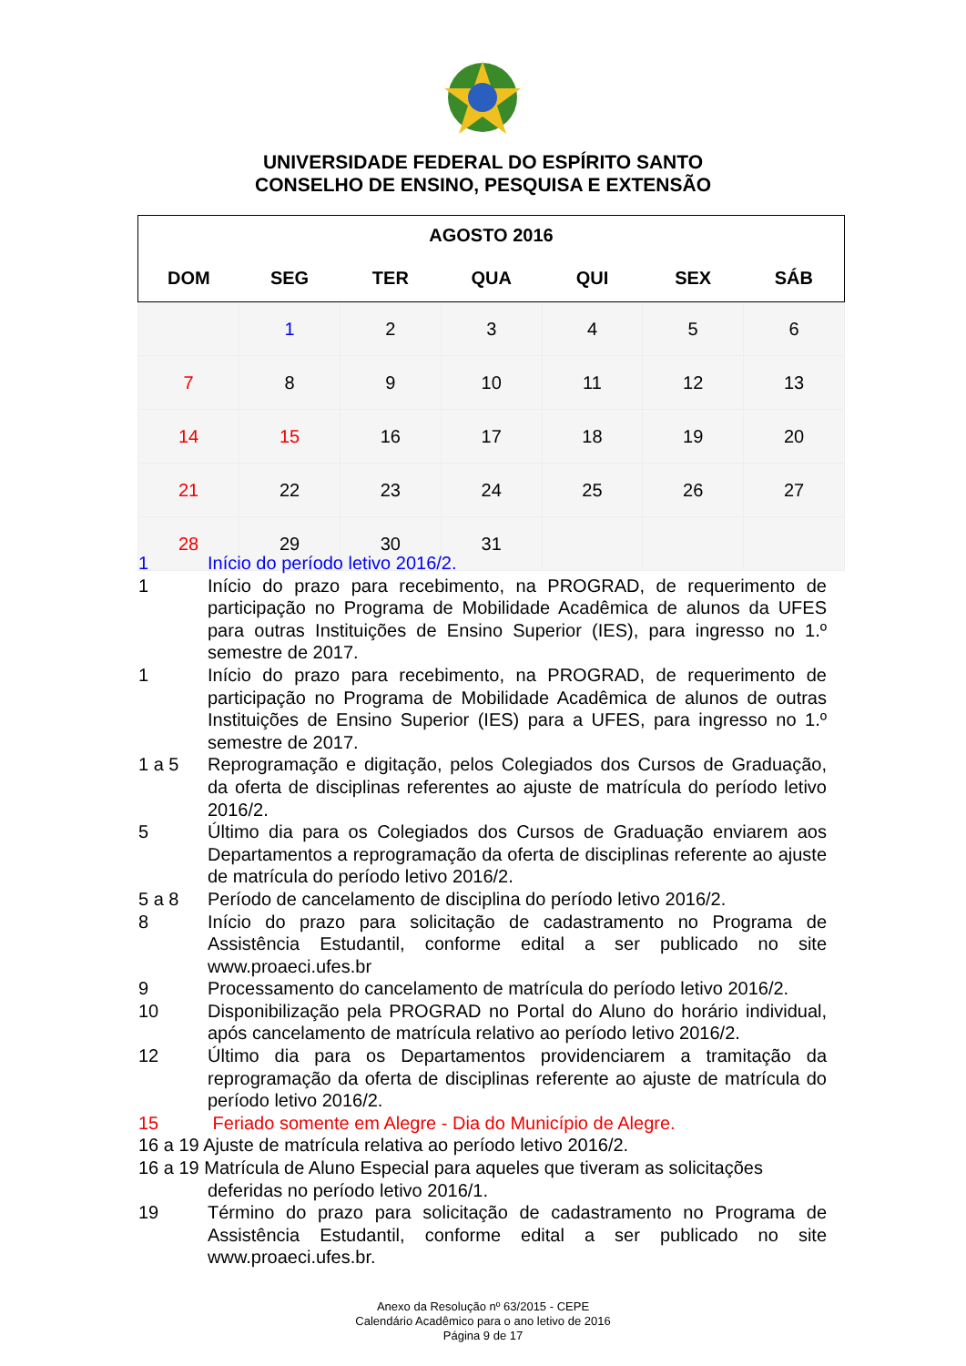UNIVERSIDADE FEDERAL DO ESPÍRITO SANTO
CONSELHO DE ENSINO, PESQUISA E EXTENSÃO
| AGOSTO 2016 | | | | | | |
| --- | --- | --- | --- | --- | --- | --- |
| DOM | SEG | TER | QUA | QUI | SEX | SÁB |
| | 1 | 2 | 3 | 4 | 5 | 6 |
| 7 | 8 | 9 | 10 | 11 | 12 | 13 |
| 14 | 15 | 16 | 17 | 18 | 19 | 20 |
| 21 | 22 | 23 | 24 | 25 | 26 | 27 |
| 28 | 29 | 30 | 31 | | | |
1 Início do período letivo 2016/2.
1 Início do prazo para recebimento, na PROGRAD, de requerimento de participação no Programa de Mobilidade Acadêmica de alunos da UFES para outras Instituições de Ensino Superior (IES), para ingresso no 1.º semestre de 2017.
1 Início do prazo para recebimento, na PROGRAD, de requerimento de participação no Programa de Mobilidade Acadêmica de alunos de outras Instituições de Ensino Superior (IES) para a UFES, para ingresso no 1.º semestre de 2017.
1 a 5 Reprogramação e digitação, pelos Colegiados dos Cursos de Graduação, da oferta de disciplinas referentes ao ajuste de matrícula do período letivo 2016/2.
5 Último dia para os Colegiados dos Cursos de Graduação enviarem aos Departamentos a reprogramação da oferta de disciplinas referente ao ajuste de matrícula do período letivo 2016/2.
5 a 8 Período de cancelamento de disciplina do período letivo 2016/2.
8 Início do prazo para solicitação de cadastramento no Programa de Assistência Estudantil, conforme edital a ser publicado no site www.proaeci.ufes.br
9 Processamento do cancelamento de matrícula do período letivo 2016/2.
10 Disponibilização pela PROGRAD no Portal do Aluno do horário individual, após cancelamento de matrícula relativo ao período letivo 2016/2.
12 Último dia para os Departamentos providenciarem a tramitação da reprogramação da oferta de disciplinas referente ao ajuste de matrícula do período letivo 2016/2.
15 Feriado somente em Alegre - Dia do Município de Alegre.
16 a 19 Ajuste de matrícula relativa ao período letivo 2016/2.
16 a 19 Matrícula de Aluno Especial para aqueles que tiveram as solicitações
deferidas no período letivo 2016/1.
19 Término do prazo para solicitação de cadastramento no Programa de Assistência Estudantil, conforme edital a ser publicado no site www.proaeci.ufes.br.
Anexo da Resolução nº 63/2015 - CEPE
Calendário Acadêmico para o ano letivo de 2016
Página 9 de 17